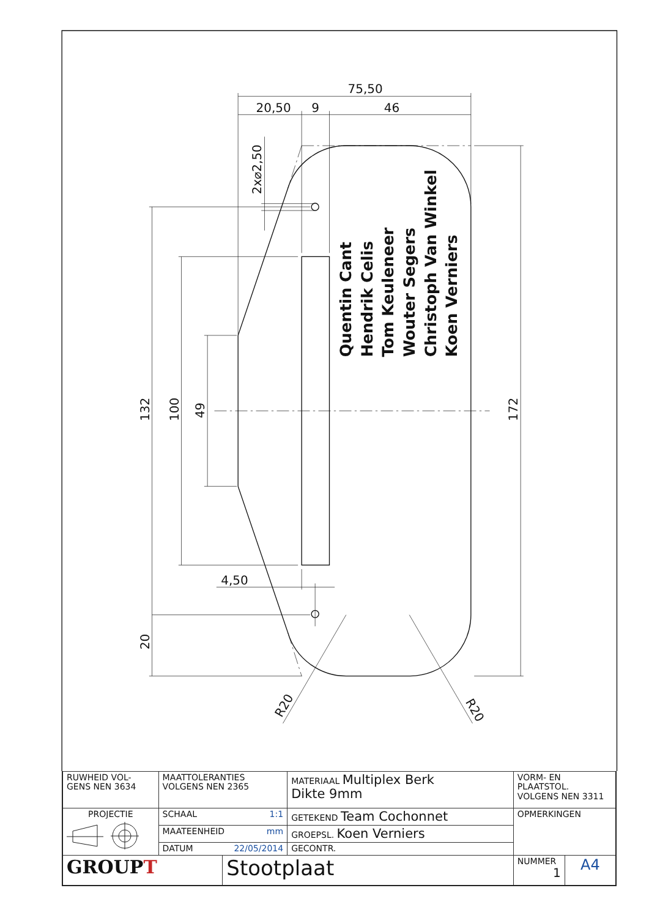75,50
20,50
9
46
4,50
132
100
49
20
172
2x⌀2,50
R20
R20
Quentin Cant
Hendrik Celis
Tom Keuleneer
Wouter Segers
Christoph Van Winkel
Koen Verniers
| RUWHEID VOL- GENS NEN 3634 | MAATTOLERANTIES VOLGENS NEN 2365 | | MATERIAAL Multiplex Berk Dikte 9mm | VORM- EN PLAATSTOL. VOLGENS NEN 3311 | |
| PROJECTIE | SCHAAL 1:1 | | GETEKEND Team Cochonnet | OPMERKINGEN | |
| | MAATEENHEID mm | | GROEPSL. Koen Verniers | | |
| | DATUM 22/05/2014 | | GECONTR. | | |
| GROUP T | | Stootplaat | | NUMMER 1 | A4 |